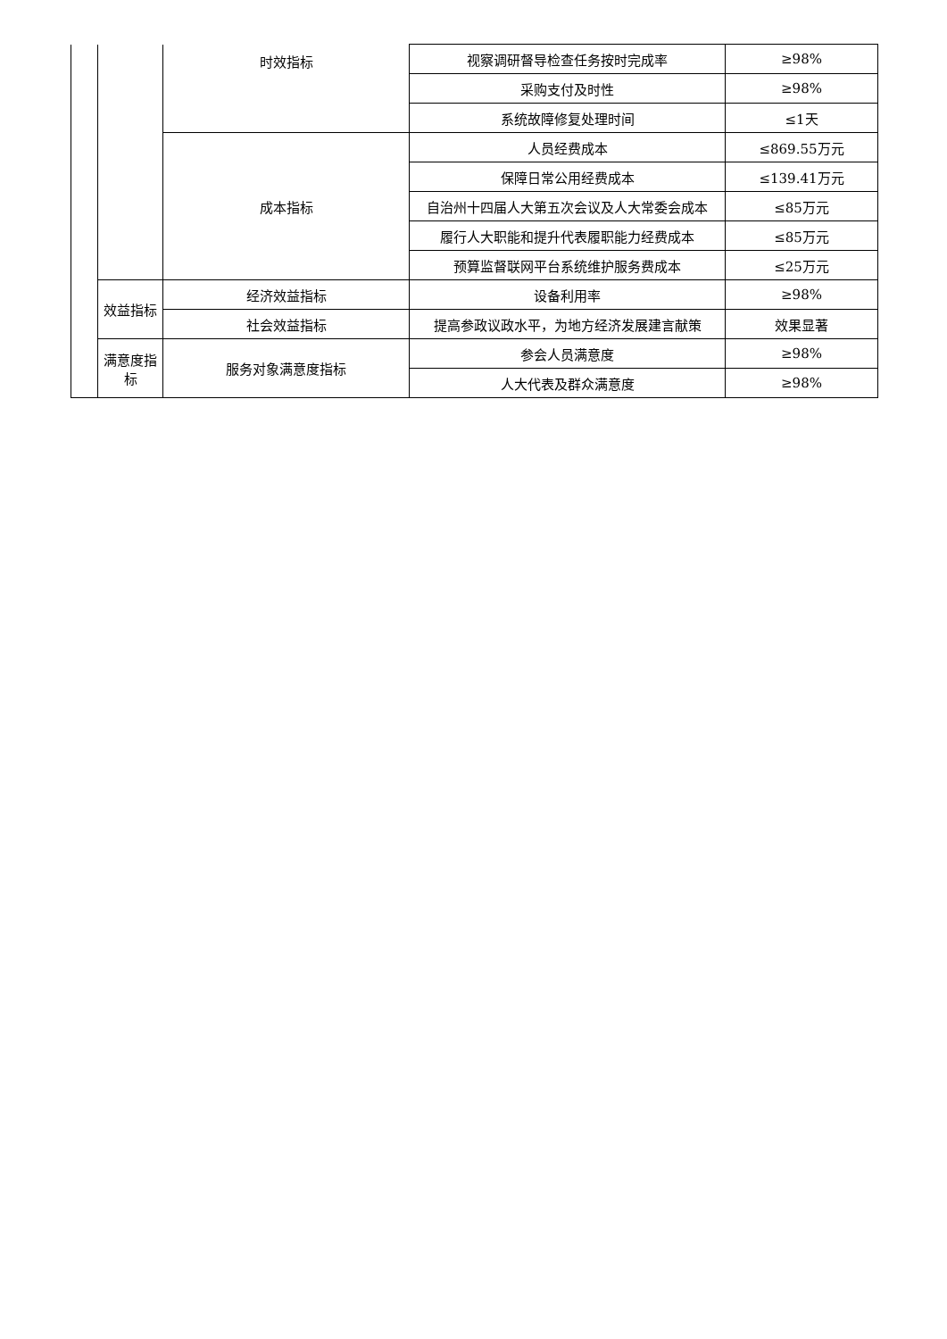| | | 时效指标 | 视察调研督导检查任务按时完成率 | ≥98% |
| | | | 采购支付及时性 | ≥98% |
| | | | 系统故障修复处理时间 | ≤1天 |
| | | 成本指标 | 人员经费成本 | ≤869.55万元 |
| | | | 保障日常公用经费成本 | ≤139.41万元 |
| | | | 自治州十四届人大第五次会议及人大常委会成本 | ≤85万元 |
| | | | 履行人大职能和提升代表履职能力经费成本 | ≤85万元 |
| | | | 预算监督联网平台系统维护服务费成本 | ≤25万元 |
| | 效益指标 | 经济效益指标 | 设备利用率 | ≥98% |
| | | 社会效益指标 | 提高参政议政水平，为地方经济发展建言献策 | 效果显著 |
| | 满意度指标 | 服务对象满意度指标 | 参会人员满意度 | ≥98% |
| | | | 人大代表及群众满意度 | ≥98% |